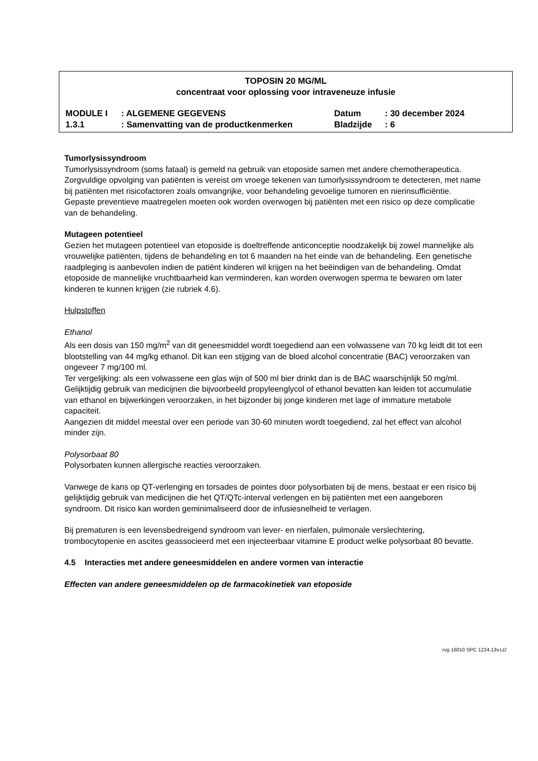TOPOSIN 20 MG/ML
concentraat voor oplossing voor intraveneuze infusie
| MODULE I | : ALGEMENE GEGEVENS | Datum | : 30 december 2024 |
| 1.3.1 | : Samenvatting van de productkenmerken | Bladzijde | : 6 |
Tumorlysissyndroom
Tumorlysissyndroom (soms fataal) is gemeld na gebruik van etoposide samen met andere chemotherapeutica. Zorgvuldige opvolging van patiënten is vereist om vroege tekenen van tumorlysissyndroom te detecteren, met name bij patiënten met risicofactoren zoals omvangrijke, voor behandeling gevoelige tumoren en nierinsufficiëntie. Gepaste preventieve maatregelen moeten ook worden overwogen bij patiënten met een risico op deze complicatie van de behandeling.
Mutageen potentieel
Gezien het mutageen potentieel van etoposide is doeltreffende anticonceptie noodzakelijk bij zowel mannelijke als vrouwelijke patiënten, tijdens de behandeling en tot 6 maanden na het einde van de behandeling. Een genetische raadpleging is aanbevolen indien de patiënt kinderen wil krijgen na het beëindigen van de behandeling. Omdat etoposide de mannelijke vruchtbaarheid kan verminderen, kan worden overwogen sperma te bewaren om later kinderen te kunnen krijgen (zie rubriek 4.6).
Hulpstoffen
Ethanol
Als een dosis van 150 mg/m<sup>2</sup> van dit geneesmiddel wordt toegediend aan een volwassene van 70 kg leidt dit tot een blootstelling van 44 mg/kg ethanol. Dit kan een stijging van de bloed alcohol concentratie (BAC) veroorzaken van ongeveer 7 mg/100 ml.
Ter vergelijking: als een volwassene een glas wijn of 500 ml bier drinkt dan is de BAC waarschijnlijk 50 mg/ml.
Gelijktijdig gebruik van medicijnen die bijvoorbeeld propyleenglycol of ethanol bevatten kan leiden tot accumulatie van ethanol en bijwerkingen veroorzaken, in het bijzonder bij jonge kinderen met lage of immature metabole capaciteit.
Aangezien dit middel meestal over een periode van 30-60 minuten wordt toegediend, zal het effect van alcohol minder zijn.
Polysorbaat 80
Polysorbaten kunnen allergische reacties veroorzaken.
Vanwege de kans op QT-verlenging en torsades de pointes door polysorbaten bij de mens, bestaat er een risico bij gelijktijdig gebruik van medicijnen die het QT/QTc-interval verlengen en bij patiënten met een aangeboren syndroom. Dit risico kan worden geminimaliseerd door de infusiesnelheid te verlagen.
Bij prematuren is een levensbedreigend syndroom van lever- en nierfalen, pulmonale verslechtering, trombocytopenie en ascites geassocieerd met een injecteerbaar vitamine E product welke polysorbaat 80 bevatte.
4.5 Interacties met andere geneesmiddelen en andere vormen van interactie
Effecten van andere geneesmiddelen op de farmacokinetiek van etoposide
rvg 16010 SPC 1224.13v.LD